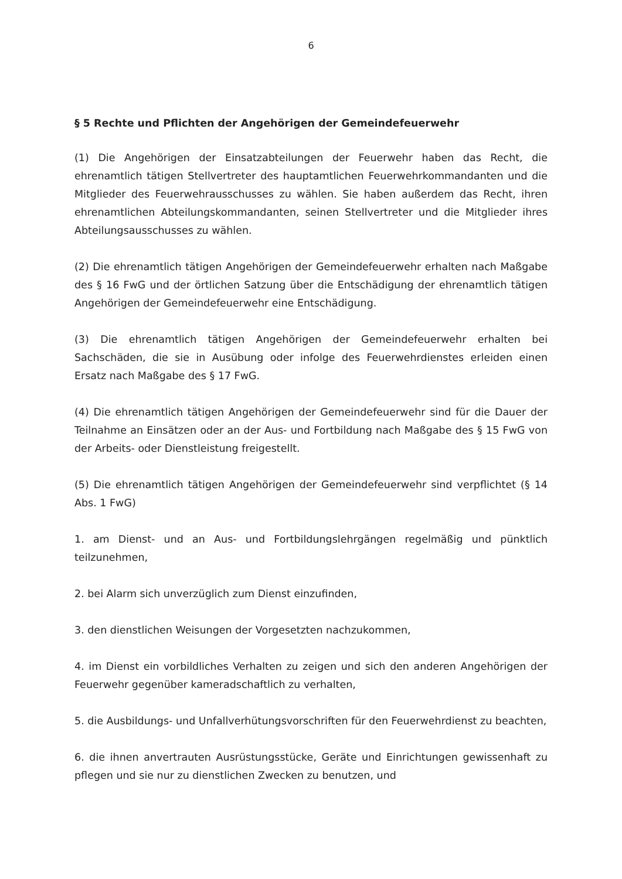6
§ 5 Rechte und Pflichten der Angehörigen der Gemeindefeuerwehr
(1) Die Angehörigen der Einsatzabteilungen der Feuerwehr haben das Recht, die ehrenamtlich tätigen Stellvertreter des hauptamtlichen Feuerwehrkommandanten und die Mitglieder des Feuerwehrausschusses zu wählen. Sie haben außerdem das Recht, ihren ehrenamtlichen Abteilungskommandanten, seinen Stellvertreter und die Mitglieder ihres Abteilungsausschusses zu wählen.
(2) Die ehrenamtlich tätigen Angehörigen der Gemeindefeuerwehr erhalten nach Maßgabe des § 16 FwG und der örtlichen Satzung über die Entschädigung der ehrenamtlich tätigen Angehörigen der Gemeindefeuerwehr eine Entschädigung.
(3) Die ehrenamtlich tätigen Angehörigen der Gemeindefeuerwehr erhalten bei Sachschäden, die sie in Ausübung oder infolge des Feuerwehrdienstes erleiden einen Ersatz nach Maßgabe des § 17 FwG.
(4) Die ehrenamtlich tätigen Angehörigen der Gemeindefeuerwehr sind für die Dauer der Teilnahme an Einsätzen oder an der Aus- und Fortbildung nach Maßgabe des § 15 FwG von der Arbeits- oder Dienstleistung freigestellt.
(5) Die ehrenamtlich tätigen Angehörigen der Gemeindefeuerwehr sind verpflichtet (§ 14 Abs. 1 FwG)
1. am Dienst- und an Aus- und Fortbildungslehrgängen regelmäßig und pünktlich teilzunehmen,
2. bei Alarm sich unverzüglich zum Dienst einzufinden,
3. den dienstlichen Weisungen der Vorgesetzten nachzukommen,
4. im Dienst ein vorbildliches Verhalten zu zeigen und sich den anderen Angehörigen der Feuerwehr gegenüber kameradschaftlich zu verhalten,
5. die Ausbildungs- und Unfallverhütungsvorschriften für den Feuerwehrdienst zu beachten,
6. die ihnen anvertrauten Ausrüstungsstücke, Geräte und Einrichtungen gewissenhaft zu pflegen und sie nur zu dienstlichen Zwecken zu benutzen, und